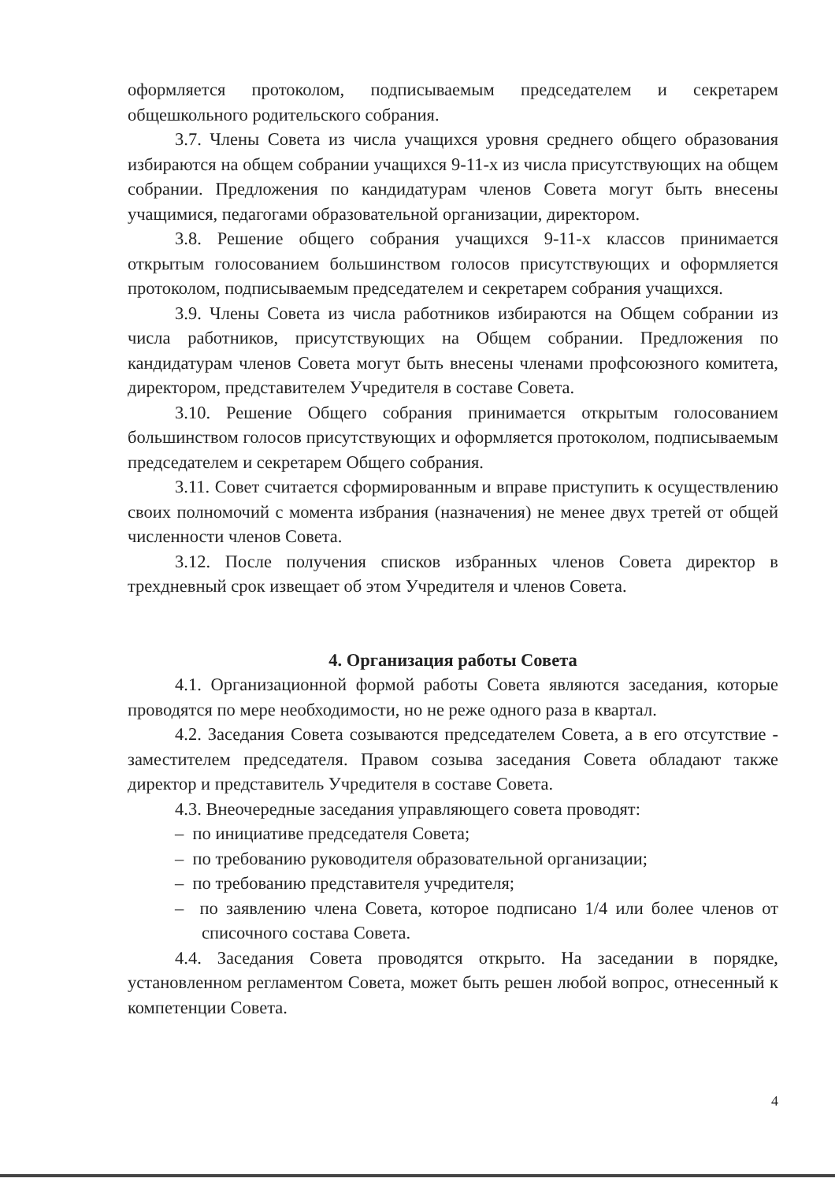оформляется протоколом, подписываемым председателем и секретарем общешкольного родительского собрания.
3.7. Члены Совета из числа учащихся уровня среднего общего образования избираются на общем собрании учащихся 9-11-х из числа присутствующих на общем собрании. Предложения по кандидатурам членов Совета могут быть внесены учащимися, педагогами образовательной организации, директором.
3.8. Решение общего собрания учащихся 9-11-х классов принимается открытым голосованием большинством голосов присутствующих и оформляется протоколом, подписываемым председателем и секретарем собрания учащихся.
3.9. Члены Совета из числа работников избираются на Общем собрании из числа работников, присутствующих на Общем собрании. Предложения по кандидатурам членов Совета могут быть внесены членами профсоюзного комитета, директором, представителем Учредителя в составе Совета.
3.10. Решение Общего собрания принимается открытым голосованием большинством голосов присутствующих и оформляется протоколом, подписываемым председателем и секретарем Общего собрания.
3.11. Совет считается сформированным и вправе приступить к осуществлению своих полномочий с момента избрания (назначения) не менее двух третей от общей численности членов Совета.
3.12. После получения списков избранных членов Совета директор в трехдневный срок извещает об этом Учредителя и членов Совета.
4. Организация работы Совета
4.1. Организационной формой работы Совета являются заседания, которые проводятся по мере необходимости, но не реже одного раза в квартал.
4.2. Заседания Совета созываются председателем Совета, а в его отсутствие - заместителем председателя. Правом созыва заседания Совета обладают также директор и представитель Учредителя в составе Совета.
4.3. Внеочередные заседания управляющего совета проводят:
– по инициативе председателя Совета;
– по требованию руководителя образовательной организации;
– по требованию представителя учредителя;
– по заявлению члена Совета, которое подписано 1/4 или более членов от списочного состава Совета.
4.4. Заседания Совета проводятся открыто. На заседании в порядке, установленном регламентом Совета, может быть решен любой вопрос, отнесенный к компетенции Совета.
4